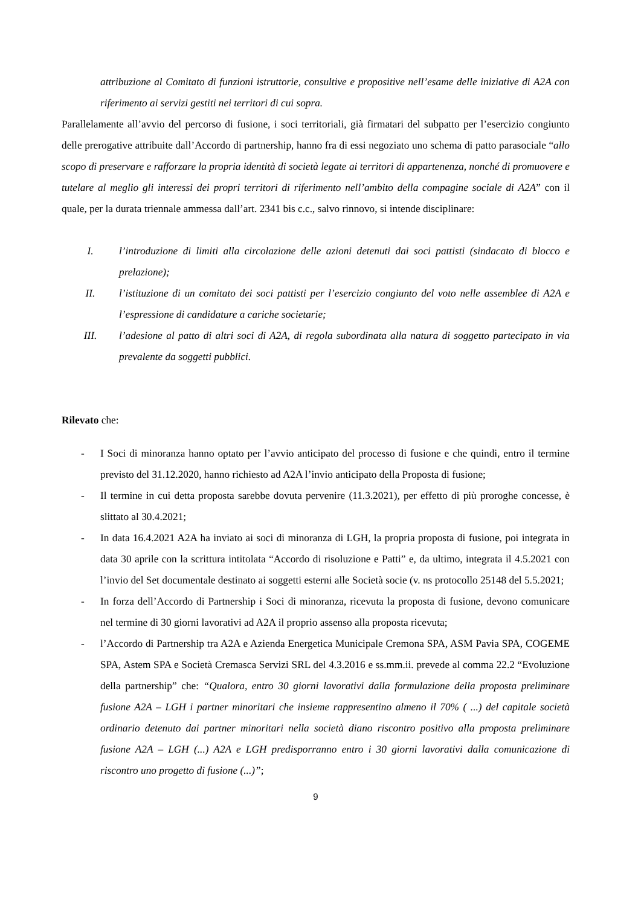attribuzione al Comitato di funzioni istruttorie, consultive e propositive nell’esame delle iniziative di A2A con riferimento ai servizi gestiti nei territori di cui sopra.
Parallelamente all’avvio del percorso di fusione, i soci territoriali, già firmatari del subpatto per l’esercizio congiunto delle prerogative attribuite dall’Accordo di partnership, hanno fra di essi negoziato uno schema di patto parasociale “allo scopo di preservare e rafforzare la propria identità di società legate ai territori di appartenenza, nonché di promuovere e tutelare al meglio gli interessi dei propri territori di riferimento nell’ambito della compagine sociale di A2A” con il quale, per la durata triennale ammessa dall’art. 2341 bis c.c., salvo rinnovo, si intende disciplinare:
I. l’introduzione di limiti alla circolazione delle azioni detenuti dai soci pattisti (sindacato di blocco e prelazione);
II. l’istituzione di un comitato dei soci pattisti per l’esercizio congiunto del voto nelle assemblee di A2A e l’espressione di candidature a cariche societarie;
III. l’adesione al patto di altri soci di A2A, di regola subordinata alla natura di soggetto partecipato in via prevalente da soggetti pubblici.
Rilevato che:
- I Soci di minoranza hanno optato per l’avvio anticipato del processo di fusione e che quindi, entro il termine previsto del 31.12.2020, hanno richiesto ad A2A l’invio anticipato della Proposta di fusione;
- Il termine in cui detta proposta sarebbe dovuta pervenire (11.3.2021), per effetto di più proroghe concesse, è slittato al 30.4.2021;
- In data 16.4.2021 A2A ha inviato ai soci di minoranza di LGH, la propria proposta di fusione, poi integrata in data 30 aprile con la scrittura intitolata “Accordo di risoluzione e Patti” e, da ultimo, integrata il 4.5.2021 con l’invio del Set documentale destinato ai soggetti esterni alle Società socie (v. ns protocollo 25148 del 5.5.2021;
- In forza dell’Accordo di Partnership i Soci di minoranza, ricevuta la proposta di fusione, devono comunicare nel termine di 30 giorni lavorativi ad A2A il proprio assenso alla proposta ricevuta;
- l’Accordo di Partnership tra A2A e Azienda Energetica Municipale Cremona SPA, ASM Pavia SPA, COGEME SPA, Astem SPA e Società Cremasca Servizi SRL del 4.3.2016 e ss.mm.ii. prevede al comma 22.2 “Evoluzione della partnership” che: “Qualora, entro 30 giorni lavorativi dalla formulazione della proposta preliminare fusione A2A – LGH i partner minoritari che insieme rappresentino almeno il 70% ( ...) del capitale società ordinario detenuto dai partner minoritari nella società diano riscontro positivo alla proposta preliminare fusione A2A – LGH (...) A2A e LGH predisporranno entro i 30 giorni lavorativi dalla comunicazione di riscontro uno progetto di fusione (...)”;
9